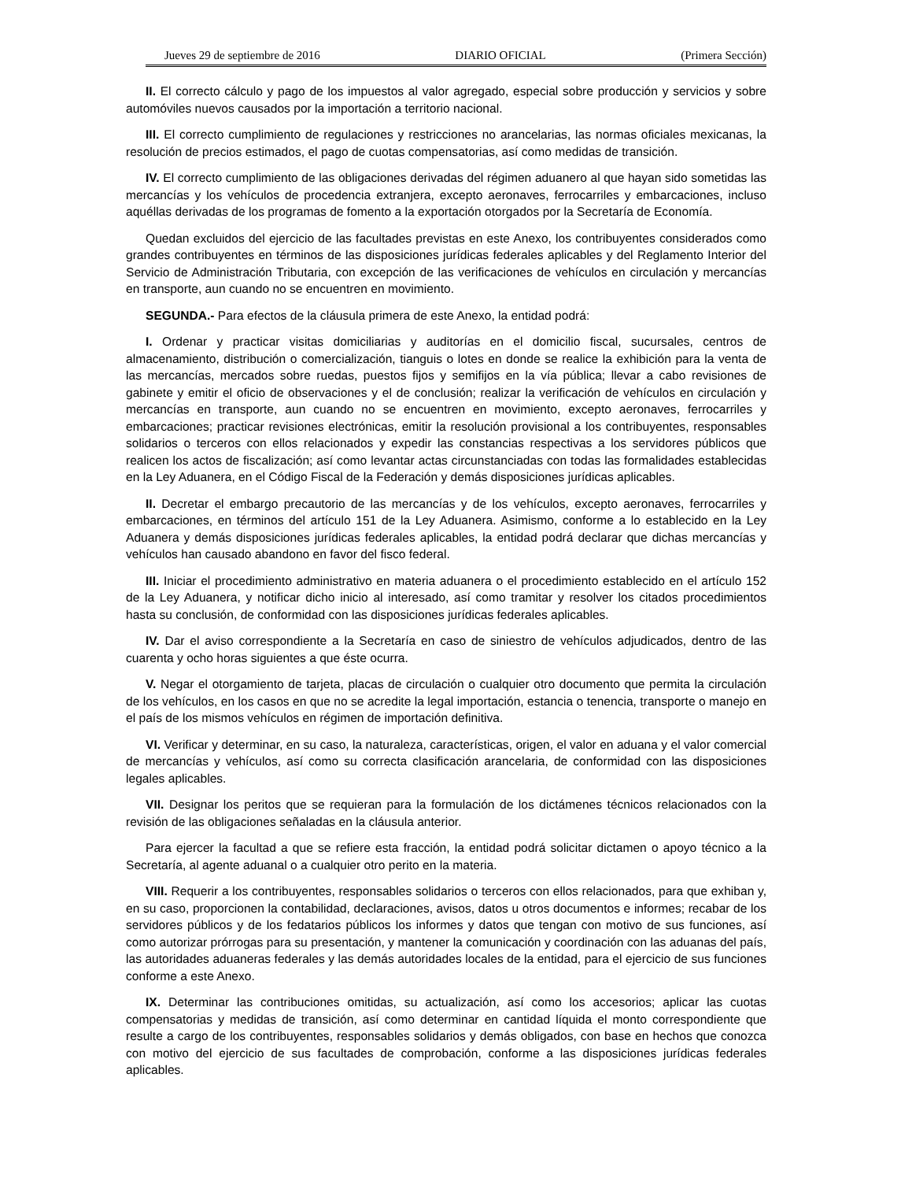Jueves 29 de septiembre de 2016 DIARIO OFICIAL (Primera Sección)
II. El correcto cálculo y pago de los impuestos al valor agregado, especial sobre producción y servicios y sobre automóviles nuevos causados por la importación a territorio nacional.
III. El correcto cumplimiento de regulaciones y restricciones no arancelarias, las normas oficiales mexicanas, la resolución de precios estimados, el pago de cuotas compensatorias, así como medidas de transición.
IV. El correcto cumplimiento de las obligaciones derivadas del régimen aduanero al que hayan sido sometidas las mercancías y los vehículos de procedencia extranjera, excepto aeronaves, ferrocarriles y embarcaciones, incluso aquéllas derivadas de los programas de fomento a la exportación otorgados por la Secretaría de Economía.
Quedan excluidos del ejercicio de las facultades previstas en este Anexo, los contribuyentes considerados como grandes contribuyentes en términos de las disposiciones jurídicas federales aplicables y del Reglamento Interior del Servicio de Administración Tributaria, con excepción de las verificaciones de vehículos en circulación y mercancías en transporte, aun cuando no se encuentren en movimiento.
SEGUNDA.- Para efectos de la cláusula primera de este Anexo, la entidad podrá:
I. Ordenar y practicar visitas domiciliarias y auditorías en el domicilio fiscal, sucursales, centros de almacenamiento, distribución o comercialización, tianguis o lotes en donde se realice la exhibición para la venta de las mercancías, mercados sobre ruedas, puestos fijos y semifijos en la vía pública; llevar a cabo revisiones de gabinete y emitir el oficio de observaciones y el de conclusión; realizar la verificación de vehículos en circulación y mercancías en transporte, aun cuando no se encuentren en movimiento, excepto aeronaves, ferrocarriles y embarcaciones; practicar revisiones electrónicas, emitir la resolución provisional a los contribuyentes, responsables solidarios o terceros con ellos relacionados y expedir las constancias respectivas a los servidores públicos que realicen los actos de fiscalización; así como levantar actas circunstanciadas con todas las formalidades establecidas en la Ley Aduanera, en el Código Fiscal de la Federación y demás disposiciones jurídicas aplicables.
II. Decretar el embargo precautorio de las mercancías y de los vehículos, excepto aeronaves, ferrocarriles y embarcaciones, en términos del artículo 151 de la Ley Aduanera. Asimismo, conforme a lo establecido en la Ley Aduanera y demás disposiciones jurídicas federales aplicables, la entidad podrá declarar que dichas mercancías y vehículos han causado abandono en favor del fisco federal.
III. Iniciar el procedimiento administrativo en materia aduanera o el procedimiento establecido en el artículo 152 de la Ley Aduanera, y notificar dicho inicio al interesado, así como tramitar y resolver los citados procedimientos hasta su conclusión, de conformidad con las disposiciones jurídicas federales aplicables.
IV. Dar el aviso correspondiente a la Secretaría en caso de siniestro de vehículos adjudicados, dentro de las cuarenta y ocho horas siguientes a que éste ocurra.
V. Negar el otorgamiento de tarjeta, placas de circulación o cualquier otro documento que permita la circulación de los vehículos, en los casos en que no se acredite la legal importación, estancia o tenencia, transporte o manejo en el país de los mismos vehículos en régimen de importación definitiva.
VI. Verificar y determinar, en su caso, la naturaleza, características, origen, el valor en aduana y el valor comercial de mercancías y vehículos, así como su correcta clasificación arancelaria, de conformidad con las disposiciones legales aplicables.
VII. Designar los peritos que se requieran para la formulación de los dictámenes técnicos relacionados con la revisión de las obligaciones señaladas en la cláusula anterior.
Para ejercer la facultad a que se refiere esta fracción, la entidad podrá solicitar dictamen o apoyo técnico a la Secretaría, al agente aduanal o a cualquier otro perito en la materia.
VIII. Requerir a los contribuyentes, responsables solidarios o terceros con ellos relacionados, para que exhiban y, en su caso, proporcionen la contabilidad, declaraciones, avisos, datos u otros documentos e informes; recabar de los servidores públicos y de los fedatarios públicos los informes y datos que tengan con motivo de sus funciones, así como autorizar prórrogas para su presentación, y mantener la comunicación y coordinación con las aduanas del país, las autoridades aduaneras federales y las demás autoridades locales de la entidad, para el ejercicio de sus funciones conforme a este Anexo.
IX. Determinar las contribuciones omitidas, su actualización, así como los accesorios; aplicar las cuotas compensatorias y medidas de transición, así como determinar en cantidad líquida el monto correspondiente que resulte a cargo de los contribuyentes, responsables solidarios y demás obligados, con base en hechos que conozca con motivo del ejercicio de sus facultades de comprobación, conforme a las disposiciones jurídicas federales aplicables.